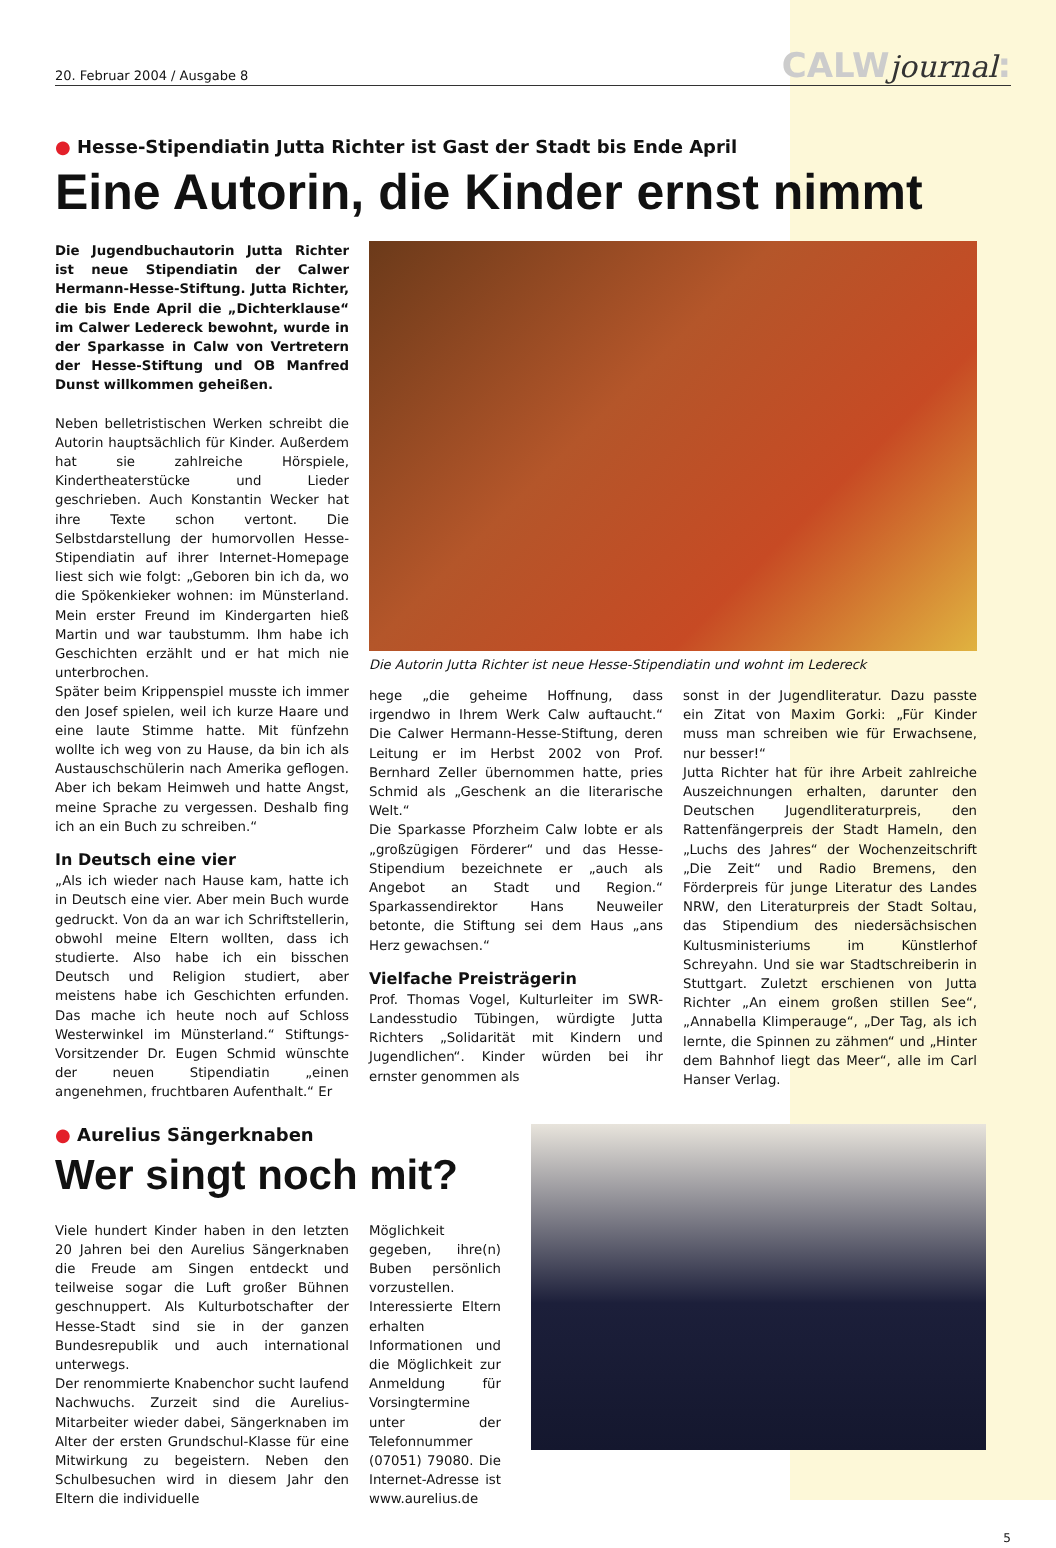20. Februar 2004 / Ausgabe 8
CALWjournal:
● Hesse-Stipendiatin Jutta Richter ist Gast der Stadt bis Ende April
Eine Autorin, die Kinder ernst nimmt
Die Jugendbuchautorin Jutta Richter ist neue Stipendiatin der Calwer Hermann-Hesse-Stiftung. Jutta Richter, die bis Ende April die „Dichterklause“ im Calwer Ledereck bewohnt, wurde in der Sparkasse in Calw von Vertretern der Hesse-Stiftung und OB Manfred Dunst willkommen geheißen.
Neben belletristischen Werken schreibt die Autorin hauptsächlich für Kinder. Außerdem hat sie zahlreiche Hörspiele, Kindertheaterstücke und Lieder geschrieben. Auch Konstantin Wecker hat ihre Texte schon vertont. Die Selbstdarstellung der humorvollen Hesse-Stipendiatin auf ihrer Internet-Homepage liest sich wie folgt: „Geboren bin ich da, wo die Spökenkieker wohnen: im Münsterland. Mein erster Freund im Kindergarten hieß Martin und war taubstumm. Ihm habe ich Geschichten erzählt und er hat mich nie unterbrochen.
Später beim Krippenspiel musste ich immer den Josef spielen, weil ich kurze Haare und eine laute Stimme hatte. Mit fünfzehn wollte ich weg von zu Hause, da bin ich als Austauschschülerin nach Amerika geflogen. Aber ich bekam Heimweh und hatte Angst, meine Sprache zu vergessen. Deshalb fing ich an ein Buch zu schreiben.“
In Deutsch eine vier
„Als ich wieder nach Hause kam, hatte ich in Deutsch eine vier. Aber mein Buch wurde gedruckt. Von da an war ich Schriftstellerin, obwohl meine Eltern wollten, dass ich studierte. Also habe ich ein bisschen Deutsch und Religion studiert, aber meistens habe ich Geschichten erfunden. Das mache ich heute noch auf Schloss Westerwinkel im Münsterland.“ Stiftungs-Vorsitzender Dr. Eugen Schmid wünschte der neuen Stipendiatin „einen angenehmen, fruchtbaren Aufenthalt.“ Er
Die Autorin Jutta Richter ist neue Hesse-Stipendiatin und wohnt im Ledereck
hege „die geheime Hoffnung, dass irgendwo in Ihrem Werk Calw auftaucht.“ Die Calwer Hermann-Hesse-Stiftung, deren Leitung er im Herbst 2002 von Prof. Bernhard Zeller übernommen hatte, pries Schmid als „Geschenk an die literarische Welt.“
Die Sparkasse Pforzheim Calw lobte er als „großzügigen Förderer“ und das Hesse-Stipendium bezeichnete er „auch als Angebot an Stadt und Region.“ Sparkassendirektor Hans Neuweiler betonte, die Stiftung sei dem Haus „ans Herz gewachsen.“
Vielfache Preisträgerin
Prof. Thomas Vogel, Kulturleiter im SWR-Landesstudio Tübingen, würdigte Jutta Richters „Solidarität mit Kindern und Jugendlichen“. Kinder würden bei ihr ernster genommen als
sonst in der Jugendliteratur. Dazu passte ein Zitat von Maxim Gorki: „Für Kinder muss man schreiben wie für Erwachsene, nur besser!“
Jutta Richter hat für ihre Arbeit zahlreiche Auszeichnungen erhalten, darunter den Deutschen Jugendliteraturpreis, den Rattenfängerpreis der Stadt Hameln, den „Luchs des Jahres“ der Wochenzeitschrift „Die Zeit“ und Radio Bremens, den Förderpreis für junge Literatur des Landes NRW, den Literaturpreis der Stadt Soltau, das Stipendium des niedersächsischen Kultusministeriums im Künstlerhof Schreyahn. Und sie war Stadtschreiberin in Stuttgart. Zuletzt erschienen von Jutta Richter „An einem großen stillen See“, „Annabella Klimperauge“, „Der Tag, als ich lernte, die Spinnen zu zähmen“ und „Hinter dem Bahnhof liegt das Meer“, alle im Carl Hanser Verlag.
● Aurelius Sängerknaben
Wer singt noch mit?
Viele hundert Kinder haben in den letzten 20 Jahren bei den Aurelius Sängerknaben die Freude am Singen entdeckt und teilweise sogar die Luft großer Bühnen geschnuppert. Als Kulturbotschafter der Hesse-Stadt sind sie in der ganzen Bundesrepublik und auch international unterwegs.
Der renommierte Knabenchor sucht laufend Nachwuchs. Zurzeit sind die Aurelius-Mitarbeiter wieder dabei, Sängerknaben im Alter der ersten Grundschul-Klasse für eine Mitwirkung zu begeistern. Neben den Schulbesuchen wird in diesem Jahr den Eltern die individuelle
Möglichkeit gegeben, ihre(n) Buben persönlich vorzustellen. Interessierte Eltern erhalten Informationen und die Möglichkeit zur Anmeldung für Vorsingtermine unter der Telefonnummer (07051) 79080. Die Internet-Adresse ist www.aurelius.de
5